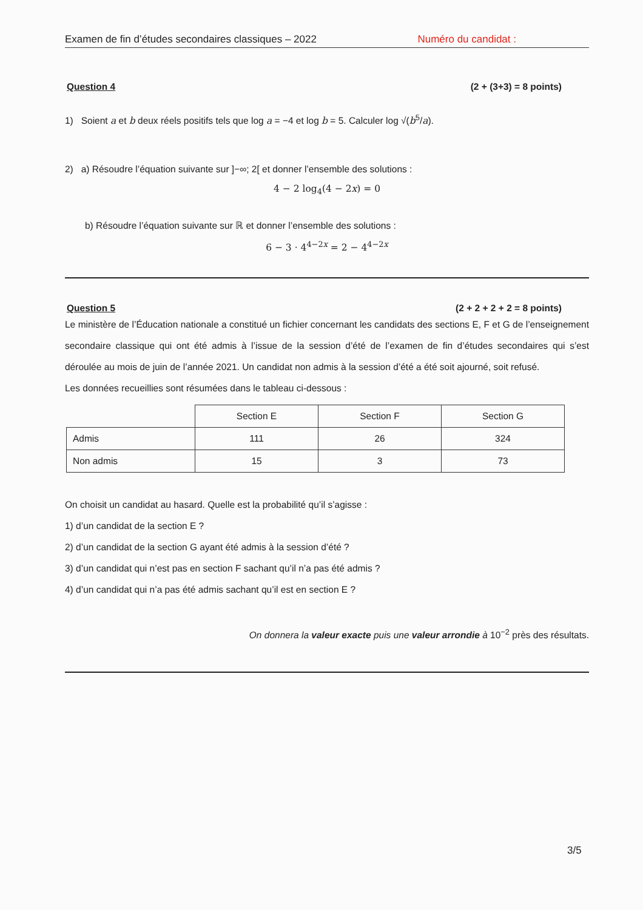Examen de fin d’études secondaires classiques – 2022 Numéro du candidat :
Question 4 (2 + (3+3) = 8 points)
1) Soient a et b deux réels positifs tels que log a = −4 et log b = 5. Calculer log √(b<sup>5</sup>/a).
2) a) Résoudre l’équation suivante sur ]−∞; 2[ et donner l’ensemble des solutions :
4 − 2 log<sub>4</sub>(4 − 2x) = 0
b) Résoudre l’équation suivante sur ℝ et donner l’ensemble des solutions :
6 − 3 · 4<sup>4−2x</sup> = 2 − 4<sup>4−2x</sup>
Question 5 (2 + 2 + 2 + 2 = 8 points)
Le ministère de l’Éducation nationale a constitué un fichier concernant les candidats des sections E, F et G de l’enseignement secondaire classique qui ont été admis à l’issue de la session d’été de l’examen de fin d’études secondaires qui s’est déroulée au mois de juin de l’année 2021. Un candidat non admis à la session d’été a été soit ajourné, soit refusé.
Les données recueillies sont résumées dans le tableau ci-dessous :
| | Section E | Section F | Section G |
| Admis | 111 | 26 | 324 |
| Non admis | 15 | 3 | 73 |
On choisit un candidat au hasard. Quelle est la probabilité qu’il s’agisse :
1) d’un candidat de la section E ?
2) d’un candidat de la section G ayant été admis à la session d’été ?
3) d’un candidat qui n’est pas en section F sachant qu’il n’a pas été admis ?
4) d’un candidat qui n’a pas été admis sachant qu’il est en section E ?
On donnera la valeur exacte puis une valeur arrondie à 10<sup>−2</sup> près des résultats.
3/5